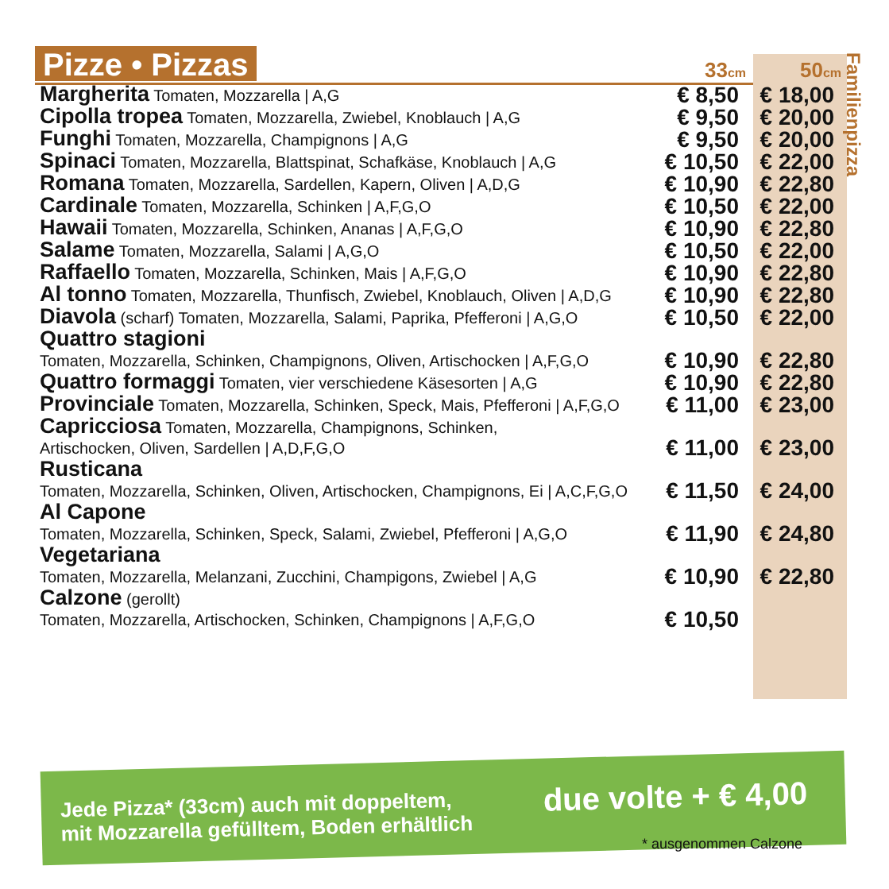Pizze • Pizzas
Familienpizza
| | 33 cm | 50 cm |
| --- | --- | --- |
| Margherita Tomaten, Mozzarella / A,G | € 8,50 | € 18,00 |
| Cipolla tropea Tomaten, Mozzarella, Zwiebel, Knoblauch / A,G | € 9,50 | € 20,00 |
| Funghi Tomaten, Mozzarella, Champignons / A,G | € 9,50 | € 20,00 |
| Spinaci Tomaten, Mozzarella, Blattspinat, Schafkäse, Knoblauch / A,G | € 10,50 | € 22,00 |
| Romana Tomaten, Mozzarella, Sardellen, Kapern, Oliven / A,D,G | € 10,90 | € 22,80 |
| Cardinale Tomaten, Mozzarella, Schinken / A,F,G,O | € 10,50 | € 22,00 |
| Hawaii Tomaten, Mozzarella, Schinken, Ananas / A,F,G,O | € 10,90 | € 22,80 |
| Salame Tomaten, Mozzarella, Salami / A,G,O | € 10,50 | € 22,00 |
| Raffaello Tomaten, Mozzarella, Schinken, Mais / A,F,G,O | € 10,90 | € 22,80 |
| Al tonno Tomaten, Mozzarella, Thunfisch, Zwiebel, Knoblauch, Oliven / A,D,G | € 10,90 | € 22,80 |
| Diavola (scharf) Tomaten, Mozzarella, Salami, Paprika, Pfefferoni / A,G,O | € 10,50 | € 22,00 |
| Quattro stagioni Tomaten, Mozzarella, Schinken, Champignons, Oliven, Artischocken / A,F,G,O | € 10,90 | € 22,80 |
| Quattro formaggi Tomaten, vier verschiedene Käsesorten / A,G | € 10,90 | € 22,80 |
| Provinciale Tomaten, Mozzarella, Schinken, Speck, Mais, Pfefferoni / A,F,G,O | € 11,00 | € 23,00 |
| Capricciosa Tomaten, Mozzarella, Champignons, Schinken, Artischocken, Oliven, Sardellen / A,D,F,G,O | € 11,00 | € 23,00 |
| Rusticana Tomaten, Mozzarella, Schinken, Oliven, Artischocken, Champignons, Ei / A,C,F,G,O | € 11,50 | € 24,00 |
| Al Capone Tomaten, Mozzarella, Schinken, Speck, Salami, Zwiebel, Pfefferoni / A,G,O | € 11,90 | € 24,80 |
| Vegetariana Tomaten, Mozzarella, Melanzani, Zucchini, Champigons, Zwiebel / A,G | € 10,90 | € 22,80 |
| Calzone (gerollt) Tomaten, Mozzarella, Artischocken, Schinken, Champignons / A,F,G,O | € 10,50 | |
Jede Pizza* (33cm) auch mit doppeltem,
mit Mozzarella gefülltem, Boden erhältlich
due volte + € 4,00
* ausgenommen Calzone